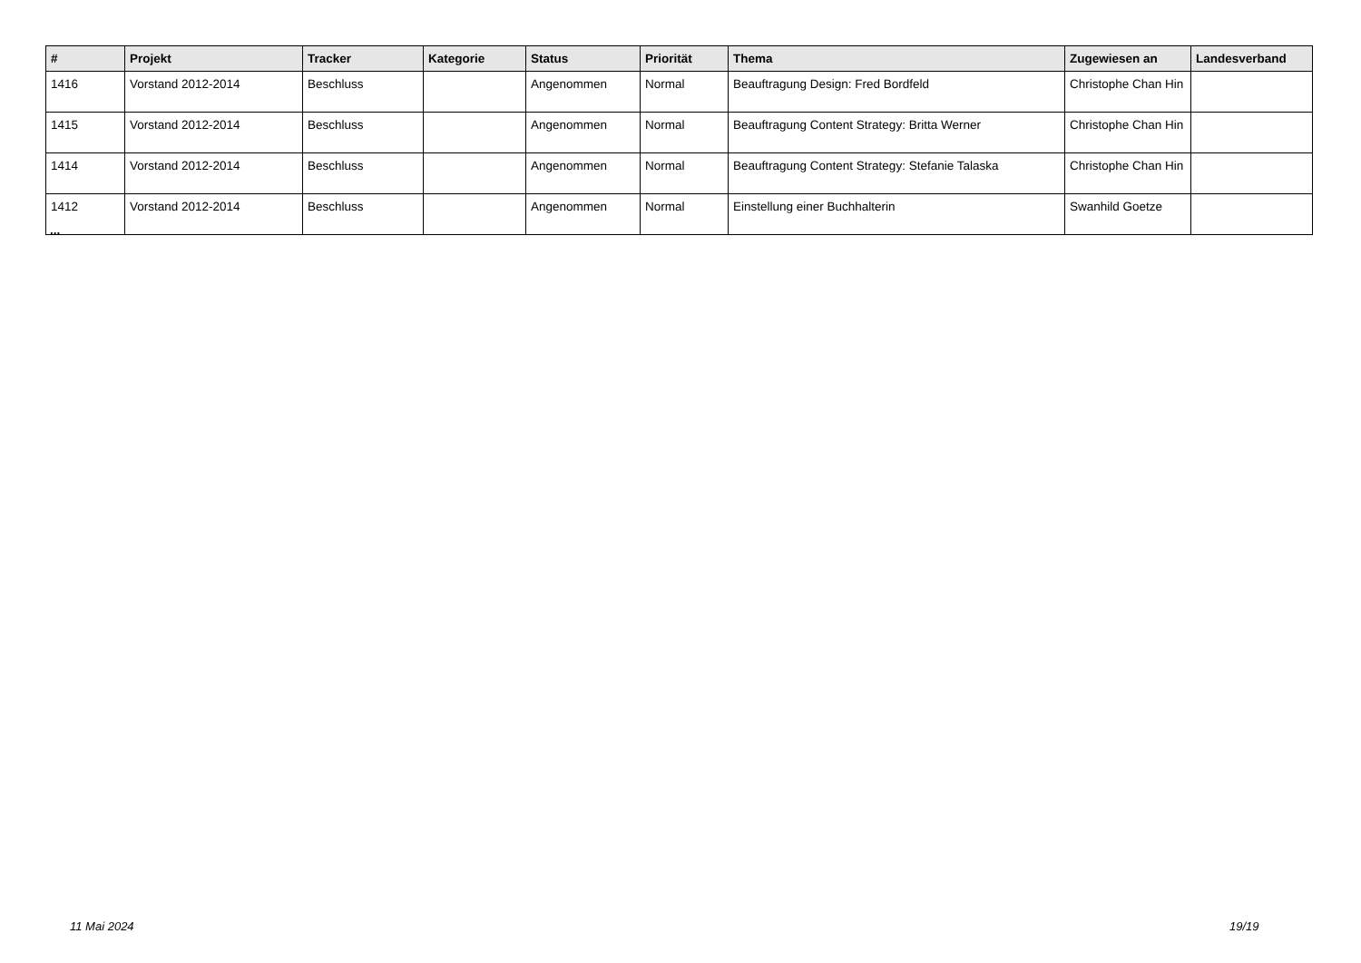| # | Projekt | Tracker | Kategorie | Status | Priorität | Thema | Zugewiesen an | Landesverband |
| --- | --- | --- | --- | --- | --- | --- | --- | --- |
| 1416 | Vorstand 2012-2014 | Beschluss | | Angenommen | Normal | Beauftragung Design: Fred Bordfeld | Christophe Chan Hin | |
| 1415 | Vorstand 2012-2014 | Beschluss | | Angenommen | Normal | Beauftragung Content Strategy: Britta Werner | Christophe Chan Hin | |
| 1414 | Vorstand 2012-2014 | Beschluss | | Angenommen | Normal | Beauftragung Content Strategy: Stefanie Talaska | Christophe Chan Hin | |
| 1412 | Vorstand 2012-2014 | Beschluss | | Angenommen | Normal | Einstellung einer Buchhalterin | Swanhild Goetze | |
...
11 Mai 2024 19/19